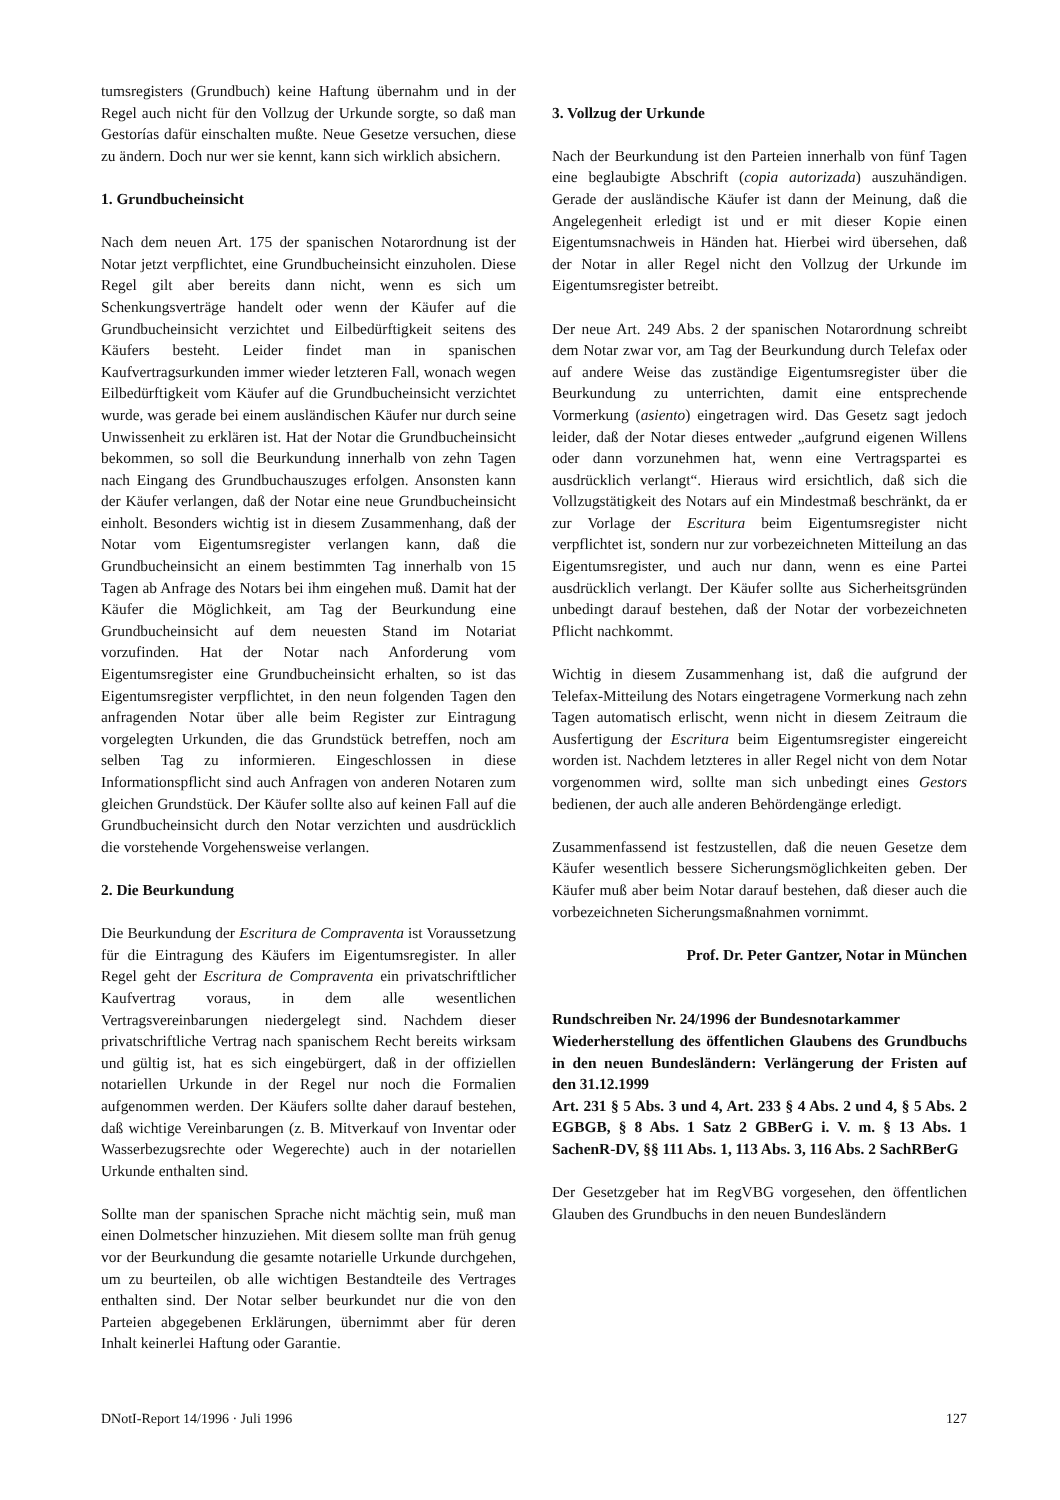tumsregisters (Grundbuch) keine Haftung übernahm und in der Regel auch nicht für den Vollzug der Urkunde sorgte, so daß man Gestorías dafür einschalten mußte. Neue Gesetze versuchen, diese zu ändern. Doch nur wer sie kennt, kann sich wirklich absichern.
1. Grundbucheinsicht
Nach dem neuen Art. 175 der spanischen Notarordnung ist der Notar jetzt verpflichtet, eine Grundbucheinsicht einzuholen. Diese Regel gilt aber bereits dann nicht, wenn es sich um Schenkungsverträge handelt oder wenn der Käufer auf die Grundbucheinsicht verzichtet und Eilbedürftigkeit seitens des Käufers besteht. Leider findet man in spanischen Kaufvertragsurkunden immer wieder letzteren Fall, wonach wegen Eilbedürftigkeit vom Käufer auf die Grundbucheinsicht verzichtet wurde, was gerade bei einem ausländischen Käufer nur durch seine Unwissenheit zu erklären ist. Hat der Notar die Grundbucheinsicht bekommen, so soll die Beurkundung innerhalb von zehn Tagen nach Eingang des Grundbuchauszuges erfolgen. Ansonsten kann der Käufer verlangen, daß der Notar eine neue Grundbucheinsicht einholt. Besonders wichtig ist in diesem Zusammenhang, daß der Notar vom Eigentumsregister verlangen kann, daß die Grundbucheinsicht an einem bestimmten Tag innerhalb von 15 Tagen ab Anfrage des Notars bei ihm eingehen muß. Damit hat der Käufer die Möglichkeit, am Tag der Beurkundung eine Grundbucheinsicht auf dem neuesten Stand im Notariat vorzufinden. Hat der Notar nach Anforderung vom Eigentumsregister eine Grundbucheinsicht erhalten, so ist das Eigentumsregister verpflichtet, in den neun folgenden Tagen den anfragenden Notar über alle beim Register zur Eintragung vorgelegten Urkunden, die das Grundstück betreffen, noch am selben Tag zu informieren. Eingeschlossen in diese Informationspflicht sind auch Anfragen von anderen Notaren zum gleichen Grundstück. Der Käufer sollte also auf keinen Fall auf die Grundbucheinsicht durch den Notar verzichten und ausdrücklich die vorstehende Vorgehensweise verlangen.
2. Die Beurkundung
Die Beurkundung der Escritura de Compraventa ist Voraussetzung für die Eintragung des Käufers im Eigentumsregister. In aller Regel geht der Escritura de Compraventa ein privatschriftlicher Kaufvertrag voraus, in dem alle wesentlichen Vertragsvereinbarungen niedergelegt sind. Nachdem dieser privatschriftliche Vertrag nach spanischem Recht bereits wirksam und gültig ist, hat es sich eingebürgert, daß in der offiziellen notariellen Urkunde in der Regel nur noch die Formalien aufgenommen werden. Der Käufers sollte daher darauf bestehen, daß wichtige Vereinbarungen (z. B. Mitverkauf von Inventar oder Wasserbezugsrechte oder Wegerechte) auch in der notariellen Urkunde enthalten sind.
Sollte man der spanischen Sprache nicht mächtig sein, muß man einen Dolmetscher hinzuziehen. Mit diesem sollte man früh genug vor der Beurkundung die gesamte notarielle Urkunde durchgehen, um zu beurteilen, ob alle wichtigen Bestandteile des Vertrages enthalten sind. Der Notar selber beurkundet nur die von den Parteien abgegebenen Erklärungen, übernimmt aber für deren Inhalt keinerlei Haftung oder Garantie.
3. Vollzug der Urkunde
Nach der Beurkundung ist den Parteien innerhalb von fünf Tagen eine beglaubigte Abschrift (copia autorizada) auszuhändigen. Gerade der ausländische Käufer ist dann der Meinung, daß die Angelegenheit erledigt ist und er mit dieser Kopie einen Eigentumsnachweis in Händen hat. Hierbei wird übersehen, daß der Notar in aller Regel nicht den Vollzug der Urkunde im Eigentumsregister betreibt.
Der neue Art. 249 Abs. 2 der spanischen Notarordnung schreibt dem Notar zwar vor, am Tag der Beurkundung durch Telefax oder auf andere Weise das zuständige Eigentumsregister über die Beurkundung zu unterrichten, damit eine entsprechende Vormerkung (asiento) eingetragen wird. Das Gesetz sagt jedoch leider, daß der Notar dieses entweder „aufgrund eigenen Willens oder dann vorzunehmen hat, wenn eine Vertragspartei es ausdrücklich verlangt“. Hieraus wird ersichtlich, daß sich die Vollzugstätigkeit des Notars auf ein Mindestmaß beschränkt, da er zur Vorlage der Escritura beim Eigentumsregister nicht verpflichtet ist, sondern nur zur vorbezeichneten Mitteilung an das Eigentumsregister, und auch nur dann, wenn es eine Partei ausdrücklich verlangt. Der Käufer sollte aus Sicherheitsgründen unbedingt darauf bestehen, daß der Notar der vorbezeichneten Pflicht nachkommt.
Wichtig in diesem Zusammenhang ist, daß die aufgrund der Telefax-Mitteilung des Notars eingetragene Vormerkung nach zehn Tagen automatisch erlischt, wenn nicht in diesem Zeitraum die Ausfertigung der Escritura beim Eigentumsregister eingereicht worden ist. Nachdem letzteres in aller Regel nicht von dem Notar vorgenommen wird, sollte man sich unbedingt eines Gestors bedienen, der auch alle anderen Behördengänge erledigt.
Zusammenfassend ist festzustellen, daß die neuen Gesetze dem Käufer wesentlich bessere Sicherungsmöglichkeiten geben. Der Käufer muß aber beim Notar darauf bestehen, daß dieser auch die vorbezeichneten Sicherungsmaßnahmen vornimmt.
Prof. Dr. Peter Gantzer, Notar in München
Rundschreiben Nr. 24/1996 der Bundesnotarkammer
Wiederherstellung des öffentlichen Glaubens des Grundbuchs in den neuen Bundesländern: Verlängerung der Fristen auf den 31.12.1999
Art. 231 § 5 Abs. 3 und 4, Art. 233 § 4 Abs. 2 und 4, § 5 Abs. 2 EGBGB, § 8 Abs. 1 Satz 2 GBBerG i. V. m. § 13 Abs. 1 SachenR-DV, §§ 111 Abs. 1, 113 Abs. 3, 116 Abs. 2 SachRBerG
Der Gesetzgeber hat im RegVBG vorgesehen, den öffentlichen Glauben des Grundbuchs in den neuen Bundesländern
DNotI-Report 14/1996 · Juli 1996 127